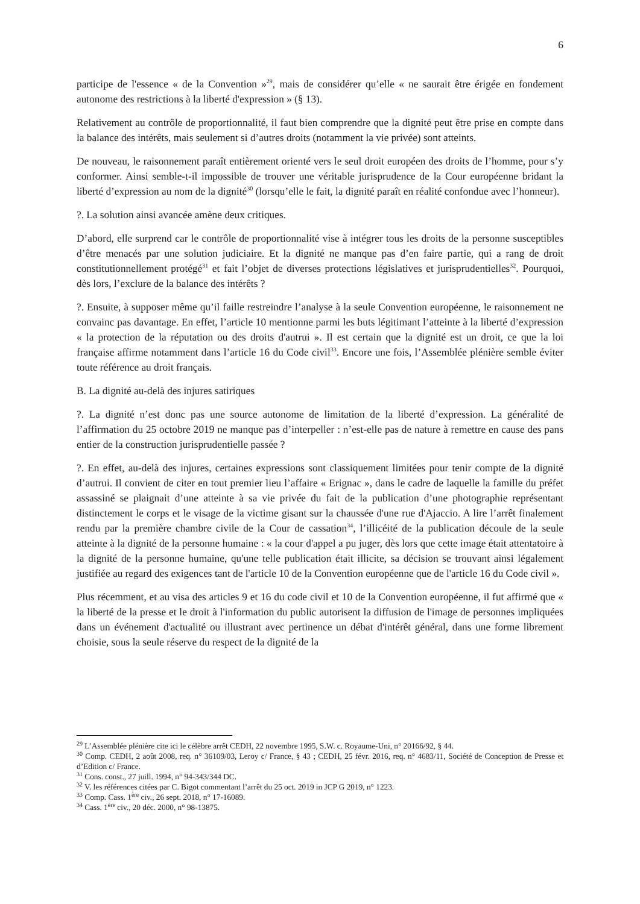6
participe de l'essence « de la Convention »<sup>29</sup>, mais de considérer qu’elle « ne saurait être érigée en fondement autonome des restrictions à la liberté d'expression » (§ 13).
Relativement au contrôle de proportionnalité, il faut bien comprendre que la dignité peut être prise en compte dans la balance des intérêts, mais seulement si d’autres droits (notamment la vie privée) sont atteints.
De nouveau, le raisonnement paraît entièrement orienté vers le seul droit européen des droits de l’homme, pour s’y conformer. Ainsi semble-t-il impossible de trouver une véritable jurisprudence de la Cour européenne bridant la liberté d’expression au nom de la dignité<sup>30</sup> (lorsqu’elle le fait, la dignité paraît en réalité confondue avec l’honneur).
?. La solution ainsi avancée amène deux critiques.
D’abord, elle surprend car le contrôle de proportionnalité vise à intégrer tous les droits de la personne susceptibles d’être menacés par une solution judiciaire. Et la dignité ne manque pas d’en faire partie, qui a rang de droit constitutionnellement protégé<sup>31</sup> et fait l’objet de diverses protections législatives et jurisprudentielles<sup>32</sup>. Pourquoi, dès lors, l’exclure de la balance des intérêts ?
?. Ensuite, à supposer même qu’il faille restreindre l’analyse à la seule Convention européenne, le raisonnement ne convainc pas davantage. En effet, l’article 10 mentionne parmi les buts légitimant l’atteinte à la liberté d’expression « la protection de la réputation ou des droits d'autrui ». Il est certain que la dignité est un droit, ce que la loi française affirme notamment dans l’article 16 du Code civil<sup>33</sup>. Encore une fois, l’Assemblée plénière semble éviter toute référence au droit français.
B. La dignité au-delà des injures satiriques
?. La dignité n’est donc pas une source autonome de limitation de la liberté d’expression. La généralité de l’affirmation du 25 octobre 2019 ne manque pas d’interpeller : n’est-elle pas de nature à remettre en cause des pans entier de la construction jurisprudentielle passée ?
?. En effet, au-delà des injures, certaines expressions sont classiquement limitées pour tenir compte de la dignité d’autrui. Il convient de citer en tout premier lieu l’affaire « Erignac », dans le cadre de laquelle la famille du préfet assassiné se plaignait d’une atteinte à sa vie privée du fait de la publication d’une photographie représentant distinctement le corps et le visage de la victime gisant sur la chaussée d'une rue d'Ajaccio. A lire l’arrêt finalement rendu par la première chambre civile de la Cour de cassation<sup>34</sup>, l’illicéité de la publication découle de la seule atteinte à la dignité de la personne humaine : « la cour d'appel a pu juger, dès lors que cette image était attentatoire à la dignité de la personne humaine, qu'une telle publication était illicite, sa décision se trouvant ainsi légalement justifiée au regard des exigences tant de l'article 10 de la Convention européenne que de l'article 16 du Code civil ».
Plus récemment, et au visa des articles 9 et 16 du code civil et 10 de la Convention européenne, il fut affirmé que « la liberté de la presse et le droit à l'information du public autorisent la diffusion de l'image de personnes impliquées dans un événement d'actualité ou illustrant avec pertinence un débat d'intérêt général, dans une forme librement choisie, sous la seule réserve du respect de la dignité de la
<sup>29</sup> L’Assemblée plénière cite ici le célèbre arrêt CEDH, 22 novembre 1995, S.W. c. Royaume-Uni, n° 20166/92, § 44.
<sup>30</sup> Comp. CEDH, 2 août 2008, req. n° 36109/03, Leroy c/ France, § 43 ; CEDH, 25 févr. 2016, req. n° 4683/11, Société de Conception de Presse et d’Edition c/ France.
<sup>31</sup> Cons. const., 27 juill. 1994, n° 94-343/344 DC.
<sup>32</sup> V. les références citées par C. Bigot commentant l’arrêt du 25 oct. 2019 in JCP G 2019, n° 1223.
<sup>33</sup> Comp. Cass. 1<sup>ère</sup> civ., 26 sept. 2018, n° 17-16089.
<sup>34</sup> Cass. 1<sup>ère</sup> civ., 20 déc. 2000, n° 98-13875.